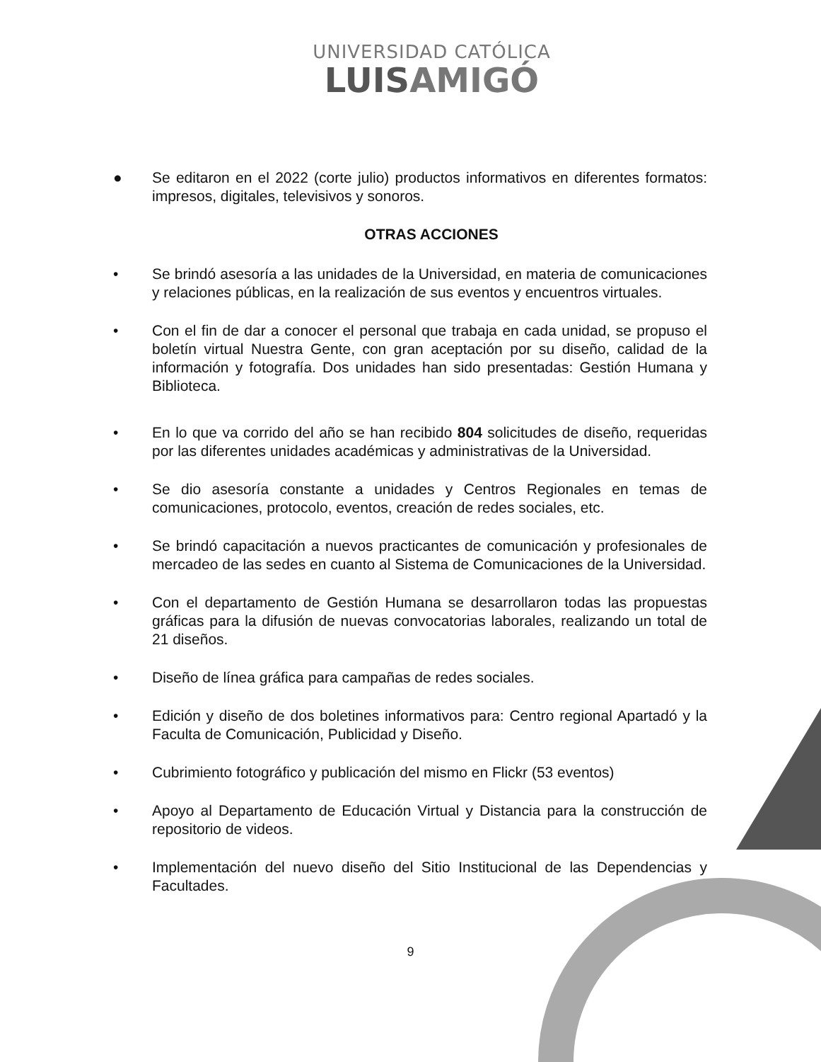UNIVERSIDAD CATÓLICA
LUISAMIGÓ
● Se editaron en el 2022 (corte julio) productos informativos en diferentes formatos: impresos, digitales, televisivos y sonoros.
OTRAS ACCIONES
• Se brindó asesoría a las unidades de la Universidad, en materia de comunicaciones y relaciones públicas, en la realización de sus eventos y encuentros virtuales.
• Con el fin de dar a conocer el personal que trabaja en cada unidad, se propuso el boletín virtual Nuestra Gente, con gran aceptación por su diseño, calidad de la información y fotografía. Dos unidades han sido presentadas: Gestión Humana y Biblioteca.
• En lo que va corrido del año se han recibido 804 solicitudes de diseño, requeridas por las diferentes unidades académicas y administrativas de la Universidad.
• Se dio asesoría constante a unidades y Centros Regionales en temas de comunicaciones, protocolo, eventos, creación de redes sociales, etc.
• Se brindó capacitación a nuevos practicantes de comunicación y profesionales de mercadeo de las sedes en cuanto al Sistema de Comunicaciones de la Universidad.
• Con el departamento de Gestión Humana se desarrollaron todas las propuestas gráficas para la difusión de nuevas convocatorias laborales, realizando un total de 21 diseños.
• Diseño de línea gráfica para campañas de redes sociales.
• Edición y diseño de dos boletines informativos para: Centro regional Apartadó y la Faculta de Comunicación, Publicidad y Diseño.
• Cubrimiento fotográfico y publicación del mismo en Flickr (53 eventos)
• Apoyo al Departamento de Educación Virtual y Distancia para la construcción de repositorio de videos.
• Implementación del nuevo diseño del Sitio Institucional de las Dependencias y Facultades.
9